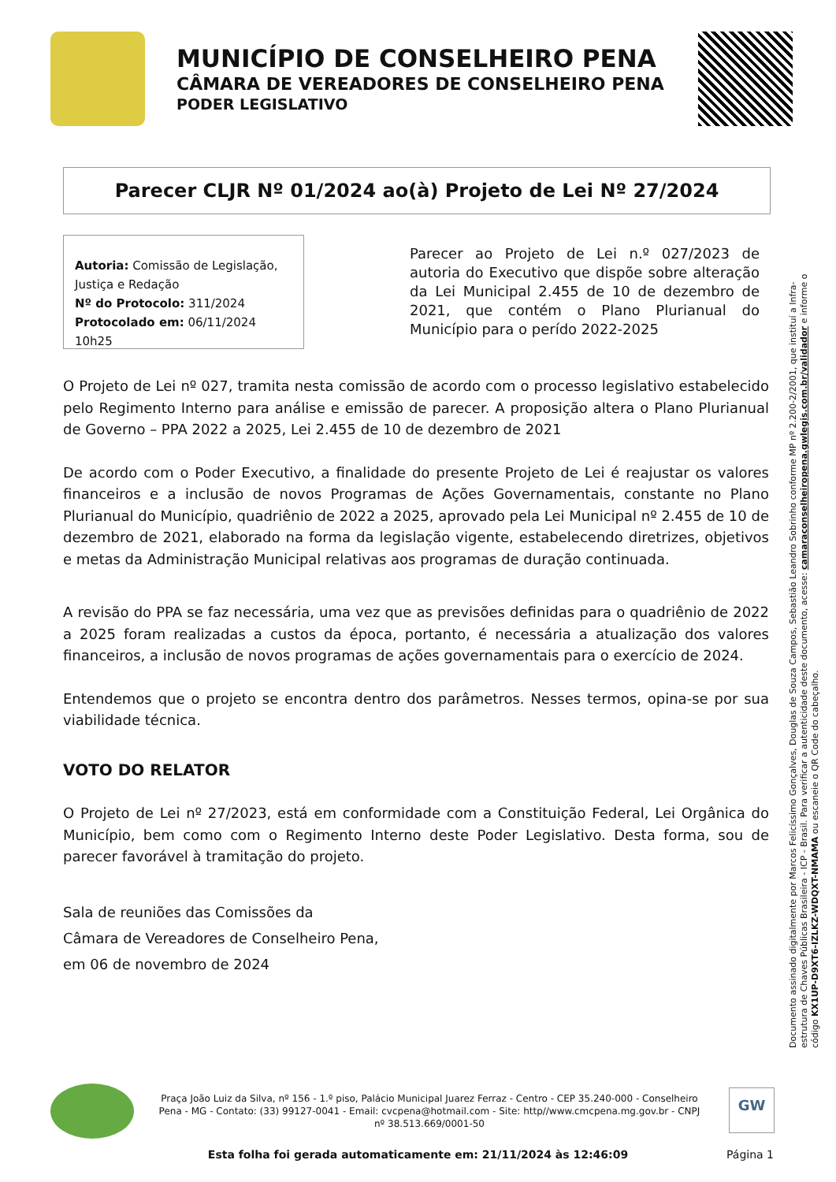MUNICÍPIO DE CONSELHEIRO PENA
CÂMARA DE VEREADORES DE CONSELHEIRO PENA
PODER LEGISLATIVO
Parecer CLJR Nº 01/2024 ao(à) Projeto de Lei Nº 27/2024
Autoria: Comissão de Legislação, Justiça e Redação
Nº do Protocolo: 311/2024
Protocolado em: 06/11/2024 10h25
Parecer ao Projeto de Lei n.º 027/2023 de autoria do Executivo que dispõe sobre alteração da Lei Municipal 2.455 de 10 de dezembro de 2021, que contém o Plano Plurianual do Município para o perído 2022-2025
O Projeto de Lei nº 027, tramita nesta comissão de acordo com o processo legislativo estabelecido pelo Regimento Interno para análise e emissão de parecer. A proposição altera o Plano Plurianual de Governo – PPA 2022 a 2025, Lei 2.455 de 10 de dezembro de 2021
De acordo com o Poder Executivo, a finalidade do presente Projeto de Lei é reajustar os valores financeiros e a inclusão de novos Programas de Ações Governamentais, constante no Plano Plurianual do Município, quadriênio de 2022 a 2025, aprovado pela Lei Municipal nº 2.455 de 10 de dezembro de 2021, elaborado na forma da legislação vigente, estabelecendo diretrizes, objetivos e metas da Administração Municipal relativas aos programas de duração continuada.
A revisão do PPA se faz necessária, uma vez que as previsões definidas para o quadriênio de 2022 a 2025 foram realizadas a custos da época, portanto, é necessária a atualização dos valores financeiros, a inclusão de novos programas de ações governamentais para o exercício de 2024.
Entendemos que o projeto se encontra dentro dos parâmetros. Nesses termos, opina-se por sua viabilidade técnica.
VOTO DO RELATOR
O Projeto de Lei nº 27/2023, está em conformidade com a Constituição Federal, Lei Orgânica do Município, bem como com o Regimento Interno deste Poder Legislativo. Desta forma, sou de parecer favorável à tramitação do projeto.
Sala de reuniões das Comissões da
Câmara de Vereadores de Conselheiro Pena,
em 06 de novembro de 2024
Documento assinado digitalmente por Marcos Felicíssimo Gonçalves, Douglas de Souza Campos, Sebastião Leandro Sobrinho conforme MP nº 2.200-2/2001, que instituí a Infra-estrutura de Chaves Públicas Brasileira - ICP - Brasil. Para verificar a autenticidade deste documento, acesse: camaraconselheiropena.gwlegis.com.br/validador e informe o código KX1UP-D9XT6-IZLKZ-WDQXT-NMAMA ou escaneie o QR Code do cabeçalho.
Praça João Luiz da Silva, nº 156 - 1.º piso, Palácio Municipal Juarez Ferraz - Centro - CEP 35.240-000 - Conselheiro Pena - MG - Contato: (33) 99127-0041 - Email: cvcpena@hotmail.com - Site: http//www.cmcpena.mg.gov.br - CNPJ nº 38.513.669/0001-50
GW
Esta folha foi gerada automaticamente em: 21/11/2024 às 12:46:09 Página 1